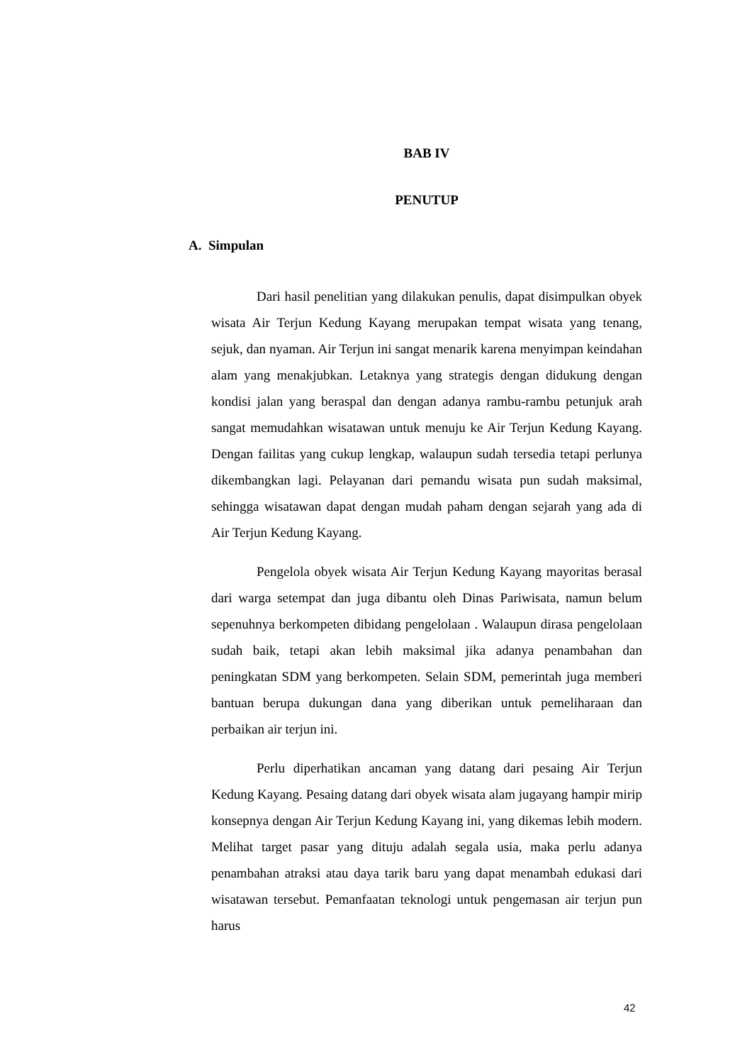BAB IV
PENUTUP
A. Simpulan
Dari hasil penelitian yang dilakukan penulis, dapat disimpulkan obyek wisata Air Terjun Kedung Kayang merupakan tempat wisata yang tenang, sejuk, dan nyaman. Air Terjun ini sangat menarik karena menyimpan keindahan alam yang menakjubkan. Letaknya yang strategis dengan didukung dengan kondisi jalan yang beraspal dan dengan adanya rambu-rambu petunjuk arah sangat memudahkan wisatawan untuk menuju ke Air Terjun Kedung Kayang. Dengan failitas yang cukup lengkap, walaupun sudah tersedia tetapi perlunya dikembangkan lagi. Pelayanan dari pemandu wisata pun sudah maksimal, sehingga wisatawan dapat dengan mudah paham dengan sejarah yang ada di Air Terjun Kedung Kayang.
Pengelola obyek wisata Air Terjun Kedung Kayang mayoritas berasal dari warga setempat dan juga dibantu oleh Dinas Pariwisata, namun belum sepenuhnya berkompeten dibidang pengelolaan . Walaupun dirasa pengelolaan sudah baik, tetapi akan lebih maksimal jika adanya penambahan dan peningkatan SDM yang berkompeten. Selain SDM, pemerintah juga memberi bantuan berupa dukungan dana yang diberikan untuk pemeliharaan dan perbaikan air terjun ini.
Perlu diperhatikan ancaman yang datang dari pesaing Air Terjun Kedung Kayang. Pesaing datang dari obyek wisata alam jugayang hampir mirip konsepnya dengan Air Terjun Kedung Kayang ini, yang dikemas lebih modern. Melihat target pasar yang dituju adalah segala usia, maka perlu adanya penambahan atraksi atau daya tarik baru yang dapat menambah edukasi dari wisatawan tersebut. Pemanfaatan teknologi untuk pengemasan air terjun pun harus
42